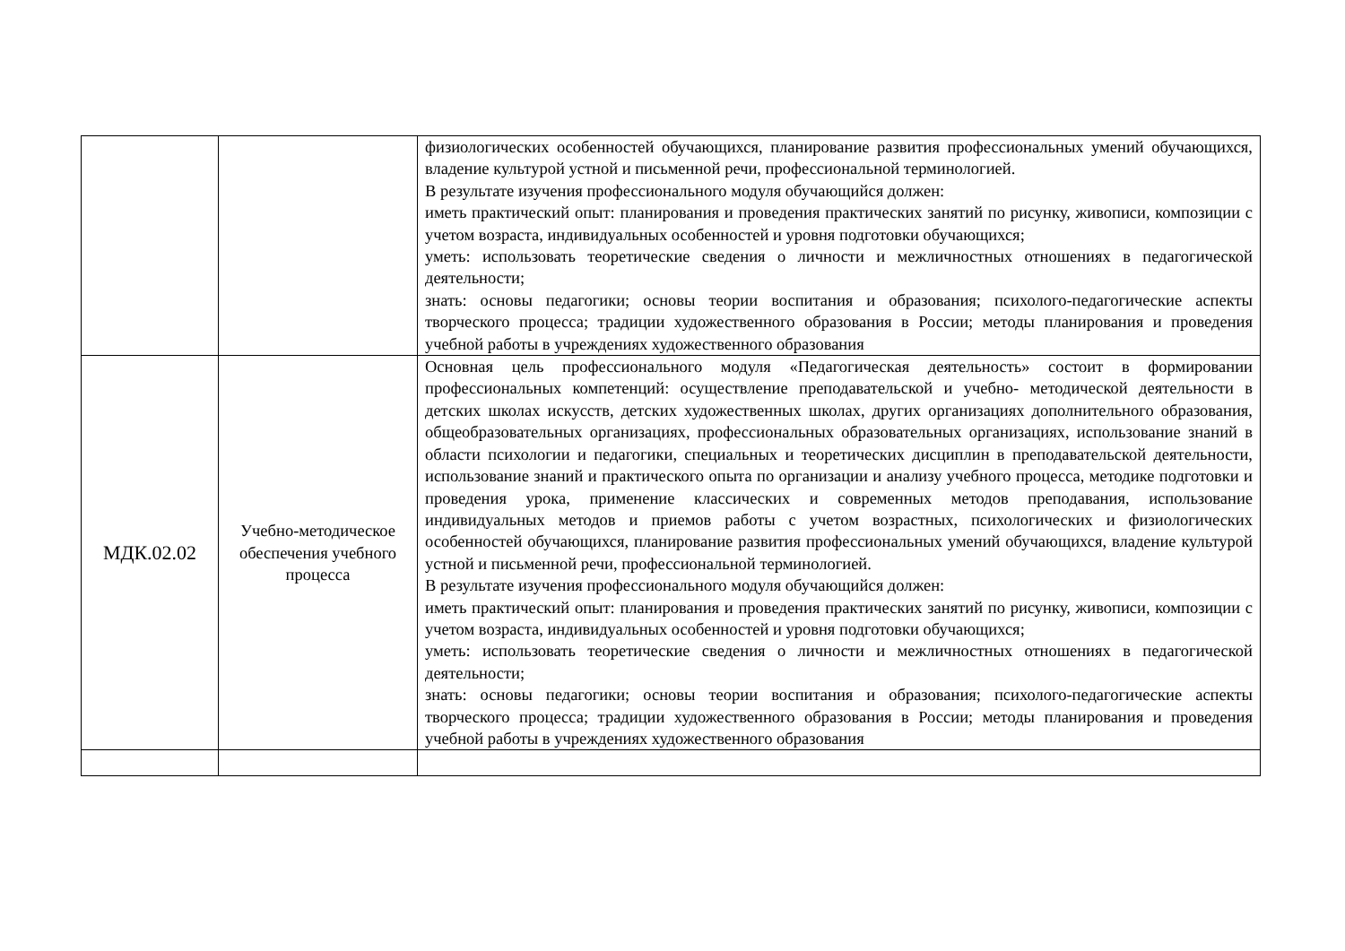| | | физиологических особенностей обучающихся, планирование развития профессиональных умений обучающихся, владение культурой устной и письменной речи, профессиональной терминологией. В результате изучения профессионального модуля обучающийся должен: иметь практический опыт: планирования и проведения практических занятий по рисунку, живописи, композиции с учетом возраста, индивидуальных особенностей и уровня подготовки обучающихся; уметь: использовать теоретические сведения о личности и межличностных отношениях в педагогической деятельности; знать: основы педагогики; основы теории воспитания и образования; психолого-педагогические аспекты творческого процесса; традиции художественного образования в России; методы планирования и проведения учебной работы в учреждениях художественного образования |
| МДК.02.02 | Учебно-методическое обеспечения учебного процесса | Основная цель профессионального модуля «Педагогическая деятельность» состоит в формировании профессиональных компетенций: осуществление преподавательской и учебно- методической деятельности в детских школах искусств, детских художественных школах, других организациях дополнительного образования, общеобразовательных организациях, профессиональных образовательных организациях, использование знаний в области психологии и педагогики, специальных и теоретических дисциплин в преподавательской деятельности, использование знаний и практического опыта по организации и анализу учебного процесса, методике подготовки и проведения урока, применение классических и современных методов преподавания, использование индивидуальных методов и приемов работы с учетом возрастных, психологических и физиологических особенностей обучающихся, планирование развития профессиональных умений обучающихся, владение культурой устной и письменной речи, профессиональной терминологией. В результате изучения профессионального модуля обучающийся должен: иметь практический опыт: планирования и проведения практических занятий по рисунку, живописи, композиции с учетом возраста, индивидуальных особенностей и уровня подготовки обучающихся; уметь: использовать теоретические сведения о личности и межличностных отношениях в педагогической деятельности; знать: основы педагогики; основы теории воспитания и образования; психолого-педагогические аспекты творческого процесса; традиции художественного образования в России; методы планирования и проведения учебной работы в учреждениях художественного образования |